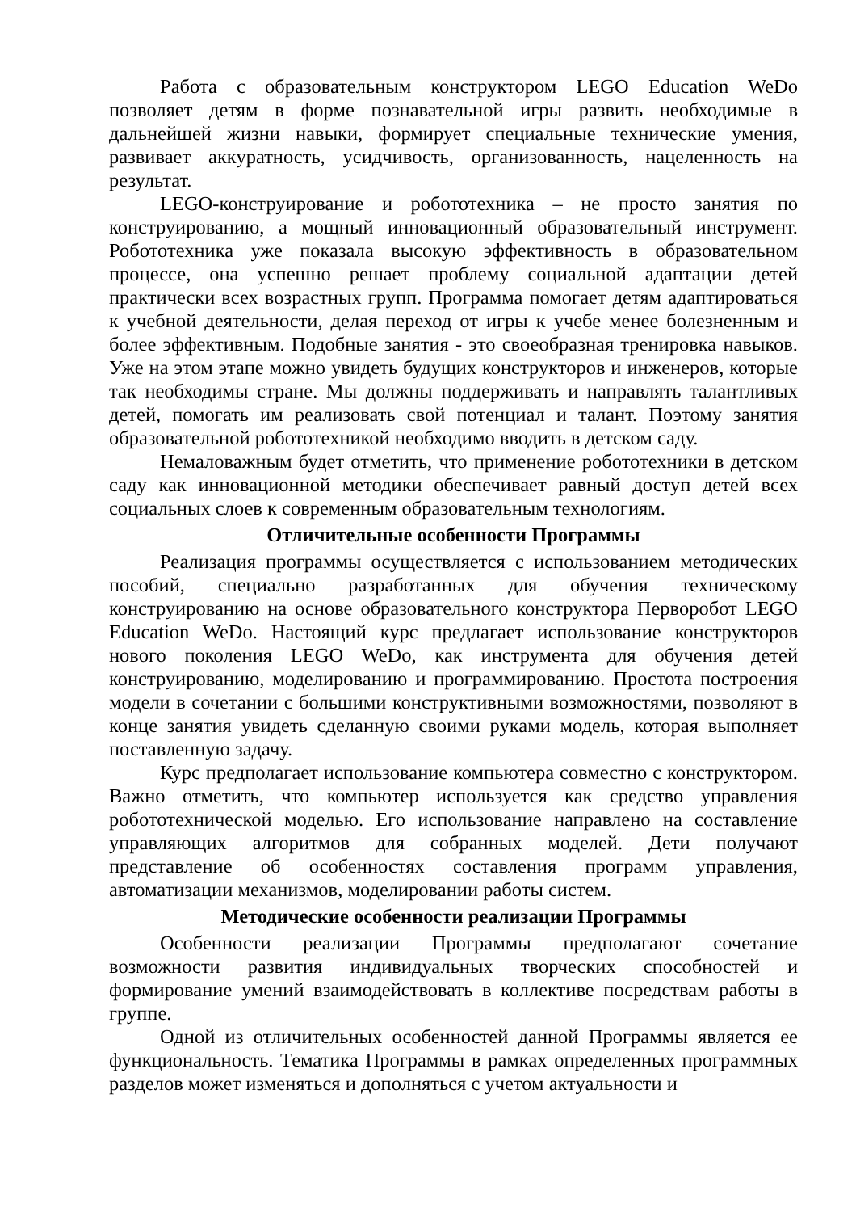Работа с образовательным конструктором LEGO Education WeDo позволяет детям в форме познавательной игры развить необходимые в дальнейшей жизни навыки, формирует специальные технические умения, развивает аккуратность, усидчивость, организованность, нацеленность на результат.
LEGO-конструирование и робототехника – не просто занятия по конструированию, а мощный инновационный образовательный инструмент. Робототехника уже показала высокую эффективность в образовательном процессе, она успешно решает проблему социальной адаптации детей практически всех возрастных групп. Программа помогает детям адаптироваться к учебной деятельности, делая переход от игры к учебе менее болезненным и более эффективным. Подобные занятия - это своеобразная тренировка навыков. Уже на этом этапе можно увидеть будущих конструкторов и инженеров, которые так необходимы стране. Мы должны поддерживать и направлять талантливых детей, помогать им реализовать свой потенциал и талант. Поэтому занятия образовательной робототехникой необходимо вводить в детском саду.
Немаловажным будет отметить, что применение робототехники в детском саду как инновационной методики обеспечивает равный доступ детей всех социальных слоев к современным образовательным технологиям.
Отличительные особенности Программы
Реализация программы осуществляется с использованием методических пособий, специально разработанных для обучения техническому конструированию на основе образовательного конструктора Перворобот LEGO Education WeDo. Настоящий курс предлагает использование конструкторов нового поколения LEGO WeDo, как инструмента для обучения детей конструированию, моделированию и программированию. Простота построения модели в сочетании с большими конструктивными возможностями, позволяют в конце занятия увидеть сделанную своими руками модель, которая выполняет поставленную задачу.
Курс предполагает использование компьютера совместно с конструктором. Важно отметить, что компьютер используется как средство управления робототехнической моделью. Его использование направлено на составление управляющих алгоритмов для собранных моделей. Дети получают представление об особенностях составления программ управления, автоматизации механизмов, моделировании работы систем.
Методические особенности реализации Программы
Особенности реализации Программы предполагают сочетание возможности развития индивидуальных творческих способностей и формирование умений взаимодействовать в коллективе посредствам работы в группе.
Одной из отличительных особенностей данной Программы является ее функциональность. Тематика Программы в рамках определенных программных разделов может изменяться и дополняться с учетом актуальности и